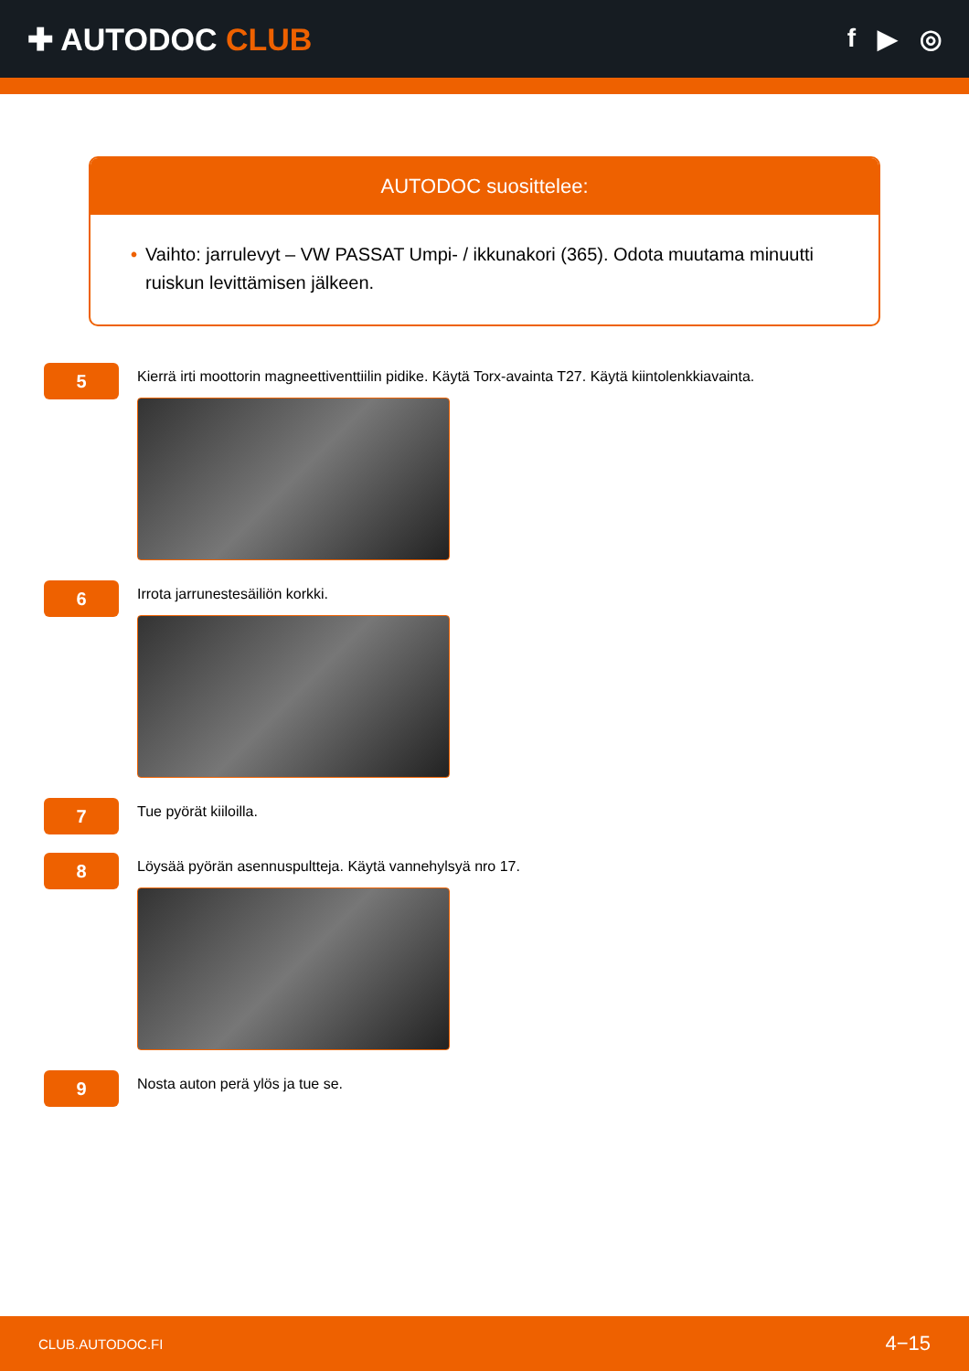✚ AUTODOC CLUB
f ▶ ◎
AUTODOC suosittelee:
• Vaihto: jarrulevyt – VW PASSAT Umpi- / ikkunakori (365). Odota muutama minuutti ruiskun levittämisen jälkeen.
5
Kierrä irti moottorin magneettiventtiilin pidike. Käytä Torx-avainta T27. Käytä kiintolenkkiavainta.
6
Irrota jarrunestesäiliön korkki.
7
Tue pyörät kiiloilla.
8
Löysää pyörän asennuspultteja. Käytä vannehylsyä nro 17.
9
Nosta auton perä ylös ja tue se.
CLUB.AUTODOC.FI 4−15